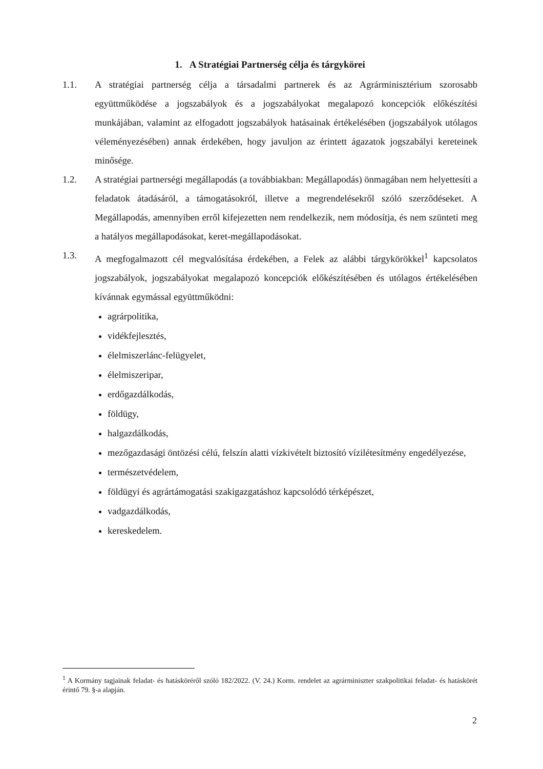1. A Stratégiai Partnerség célja és tárgykörei
1.1. A stratégiai partnerség célja a társadalmi partnerek és az Agrárminisztérium szorosabb együttműködése a jogszabályok és a jogszabályokat megalapozó koncepciók előkészítési munkájában, valamint az elfogadott jogszabályok hatásainak értékelésében (jogszabályok utólagos véleményezésében) annak érdekében, hogy javuljon az érintett ágazatok jogszabályi kereteinek minősége.
1.2. A stratégiai partnerségi megállapodás (a továbbiakban: Megállapodás) önmagában nem helyettesíti a feladatok átadásáról, a támogatásokról, illetve a megrendelésekről szóló szerződéseket. A Megállapodás, amennyiben erről kifejezetten nem rendelkezik, nem módosítja, és nem szünteti meg a hatályos megállapodásokat, keret-megállapodásokat.
1.3. A megfogalmazott cél megvalósítása érdekében, a Felek az alábbi tárgykörökkel<sup>1</sup> kapcsolatos jogszabályok, jogszabályokat megalapozó koncepciók előkészítésében és utólagos értékelésében kívánnak egymással együttműködni:
agrárpolitika,
vidékfejlesztés,
élelmiszerlánc-felügyelet,
élelmiszeripar,
erdőgazdálkodás,
földügy,
halgazdálkodás,
mezőgazdasági öntözési célú, felszín alatti vízkivételt biztosító vízilétesítmény engedélyezése,
természetvédelem,
földügyi és agrártámogatási szakigazgatáshoz kapcsolódó térképészet,
vadgazdálkodás,
kereskedelem.
<sup>1</sup> A Kormány tagjainak feladat- és hatásköréről szóló 182/2022. (V. 24.) Korm. rendelet az agrárminiszter szakpolitikai feladat- és hatáskörét érintő 79. §-a alapján.
2